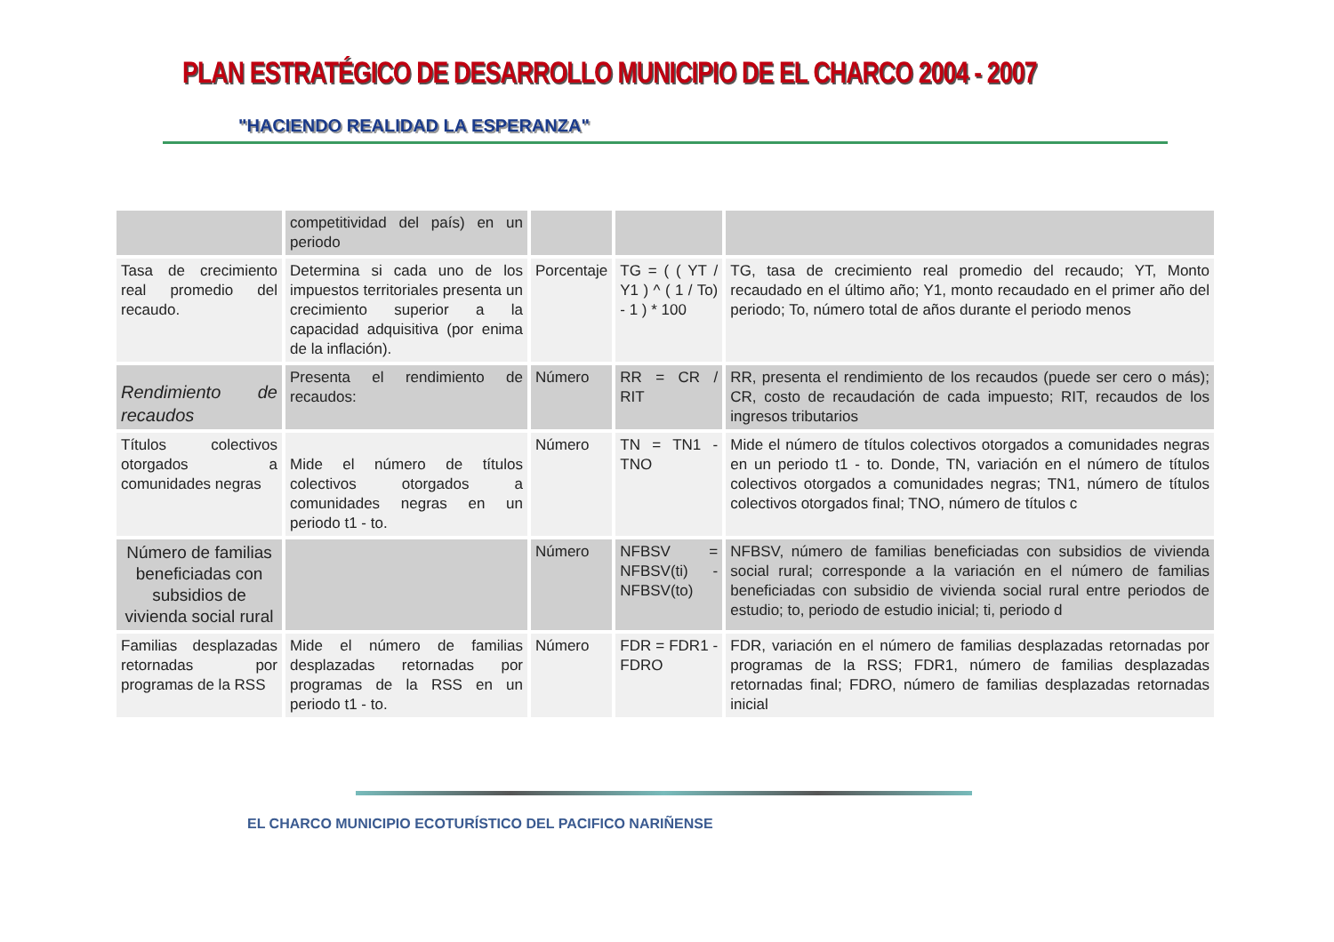PLAN ESTRATÉGICO DE DESARROLLO MUNICIPIO DE EL CHARCO 2004 - 2007
"HACIENDO REALIDAD LA ESPERANZA"
| | competitividad del país) en un periodo | | | |
| Tasa de crecimiento real promedio del recaudo. | Determina si cada uno de los impuestos territoriales presenta un crecimiento superior a la capacidad adquisitiva (por enima de la inflación). | Porcentaje | TG = ( ( YT / Y1 ) ^ ( 1 / To) - 1 ) * 100 | TG, tasa de crecimiento real promedio del recaudo; YT, Monto recaudado en el último año; Y1, monto recaudado en el primer año del periodo; To, número total de años durante el periodo menos |
| Rendimiento de recaudos | Presenta el rendimiento de recaudos: | Número | RR = CR / RIT | RR, presenta el rendimiento de los recaudos (puede ser cero o más); CR, costo de recaudación de cada impuesto; RIT, recaudos de los ingresos tributarios |
| Títulos colectivos otorgados a comunidades negras | Mide el número de títulos colectivos otorgados a comunidades negras en un periodo t1 - to. | Número | TN = TN1 - TNO | Mide el número de títulos colectivos otorgados a comunidades negras en un periodo t1 - to. Donde, TN, variación en el número de títulos colectivos otorgados a comunidades negras; TN1, número de títulos colectivos otorgados final; TNO, número de títulos c |
| Número de familias beneficiadas con subsidios de vivienda social rural | | Número | NFBSV = NFBSV(ti) - NFBSV(to) | NFBSV, número de familias beneficiadas con subsidios de vivienda social rural; corresponde a la variación en el número de familias beneficiadas con subsidio de vivienda social rural entre periodos de estudio; to, periodo de estudio inicial; ti, periodo d |
| Familias desplazadas retornadas por programas de la RSS | Mide el número de familias desplazadas retornadas por programas de la RSS en un periodo t1 - to. | Número | FDR = FDR1 - FDRO | FDR, variación en el número de familias desplazadas retornadas por programas de la RSS; FDR1, número de familias desplazadas retornadas final; FDRO, número de familias desplazadas retornadas inicial |
EL CHARCO MUNICIPIO ECOTURÍSTICO DEL PACIFICO NARIÑENSE